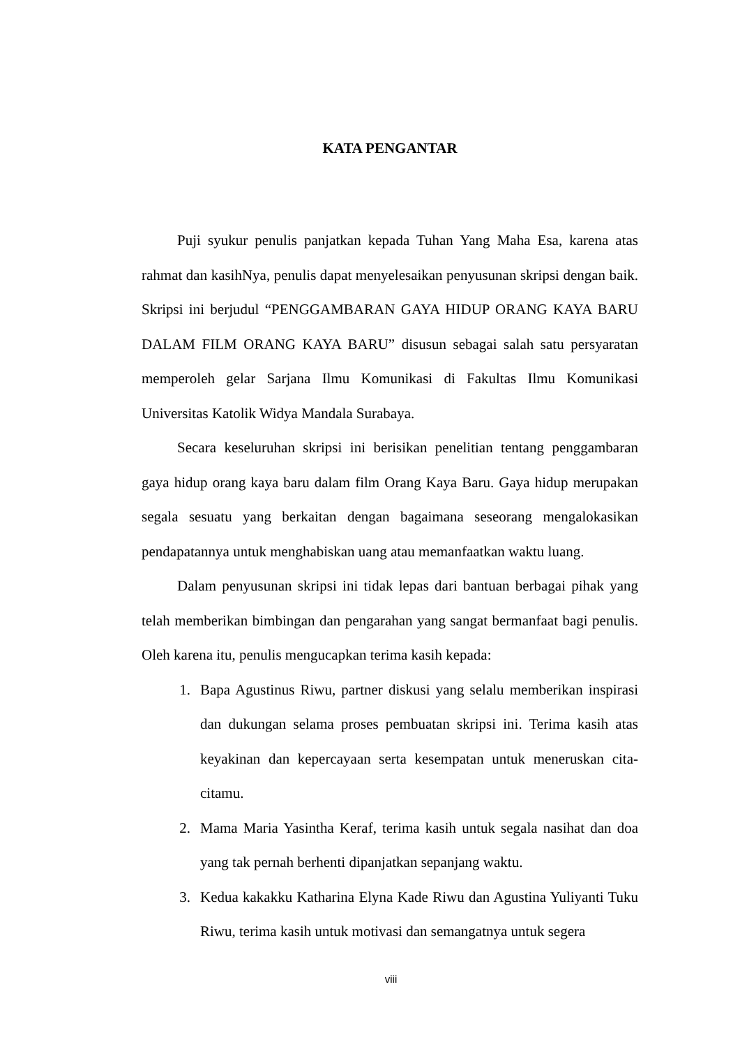KATA PENGANTAR
Puji syukur penulis panjatkan kepada Tuhan Yang Maha Esa, karena atas rahmat dan kasihNya, penulis dapat menyelesaikan penyusunan skripsi dengan baik. Skripsi ini berjudul “PENGGAMBARAN GAYA HIDUP ORANG KAYA BARU DALAM FILM ORANG KAYA BARU” disusun sebagai salah satu persyaratan memperoleh gelar Sarjana Ilmu Komunikasi di Fakultas Ilmu Komunikasi Universitas Katolik Widya Mandala Surabaya.
Secara keseluruhan skripsi ini berisikan penelitian tentang penggambaran gaya hidup orang kaya baru dalam film Orang Kaya Baru. Gaya hidup merupakan segala sesuatu yang berkaitan dengan bagaimana seseorang mengalokasikan pendapatannya untuk menghabiskan uang atau memanfaatkan waktu luang.
Dalam penyusunan skripsi ini tidak lepas dari bantuan berbagai pihak yang telah memberikan bimbingan dan pengarahan yang sangat bermanfaat bagi penulis. Oleh karena itu, penulis mengucapkan terima kasih kepada:
1. Bapa Agustinus Riwu, partner diskusi yang selalu memberikan inspirasi dan dukungan selama proses pembuatan skripsi ini. Terima kasih atas keyakinan dan kepercayaan serta kesempatan untuk meneruskan cita-citamu.
2. Mama Maria Yasintha Keraf, terima kasih untuk segala nasihat dan doa yang tak pernah berhenti dipanjatkan sepanjang waktu.
3. Kedua kakakku Katharina Elyna Kade Riwu dan Agustina Yuliyanti Tuku Riwu, terima kasih untuk motivasi dan semangatnya untuk segera
viii